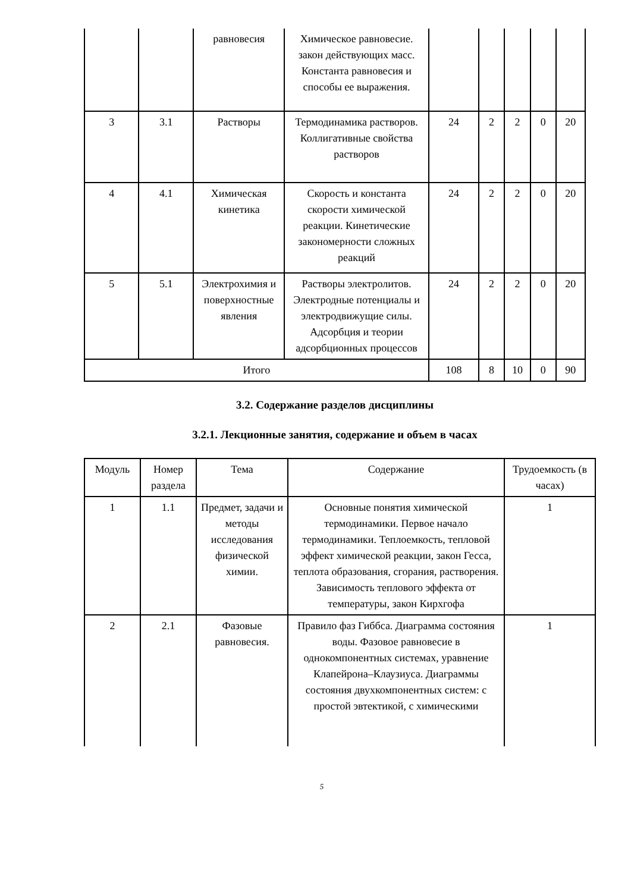| | | равновесия | Химическое равновесие. закон действующих масс. Константа равновесия и способы ее выражения. | | | | | |
| 3 | 3.1 | Растворы | Термодинамика растворов. Коллигативные свойства растворов | 24 | 2 | 2 | 0 | 20 |
| 4 | 4.1 | Химическая кинетика | Скорость и константа скорости химической реакции. Кинетические закономерности сложных реакций | 24 | 2 | 2 | 0 | 20 |
| 5 | 5.1 | Электрохимия и поверхностные явления | Растворы электролитов. Электродные потенциалы и электродвижущие силы. Адсорбция и теории адсорбционных процессов | 24 | 2 | 2 | 0 | 20 |
| Итого | | | | 108 | 8 | 10 | 0 | 90 |
3.2. Содержание разделов дисциплины
3.2.1. Лекционные занятия, содержание и объем в часах
| Модуль | Номер раздела | Тема | Содержание | Трудоемкость (в часах) |
| --- | --- | --- | --- | --- |
| 1 | 1.1 | Предмет, задачи и методы исследования физической химии. | Основные понятия химической термодинамики. Первое начало термодинамики. Теплоемкость, тепловой эффект химической реакции, закон Гесса, теплота образования, сгорания, растворения. Зависимость теплового эффекта от температуры, закон Кирхгофа | 1 |
| 2 | 2.1 | Фазовые равновесия. | Правило фаз Гиббса. Диаграмма состояния воды. Фазовое равновесие в однокомпонентных системах, уравнение Клапейрона–Клаузиуса. Диаграммы состояния двухкомпонентных систем: с простой эвтектикой, с химическими | 1 |
5